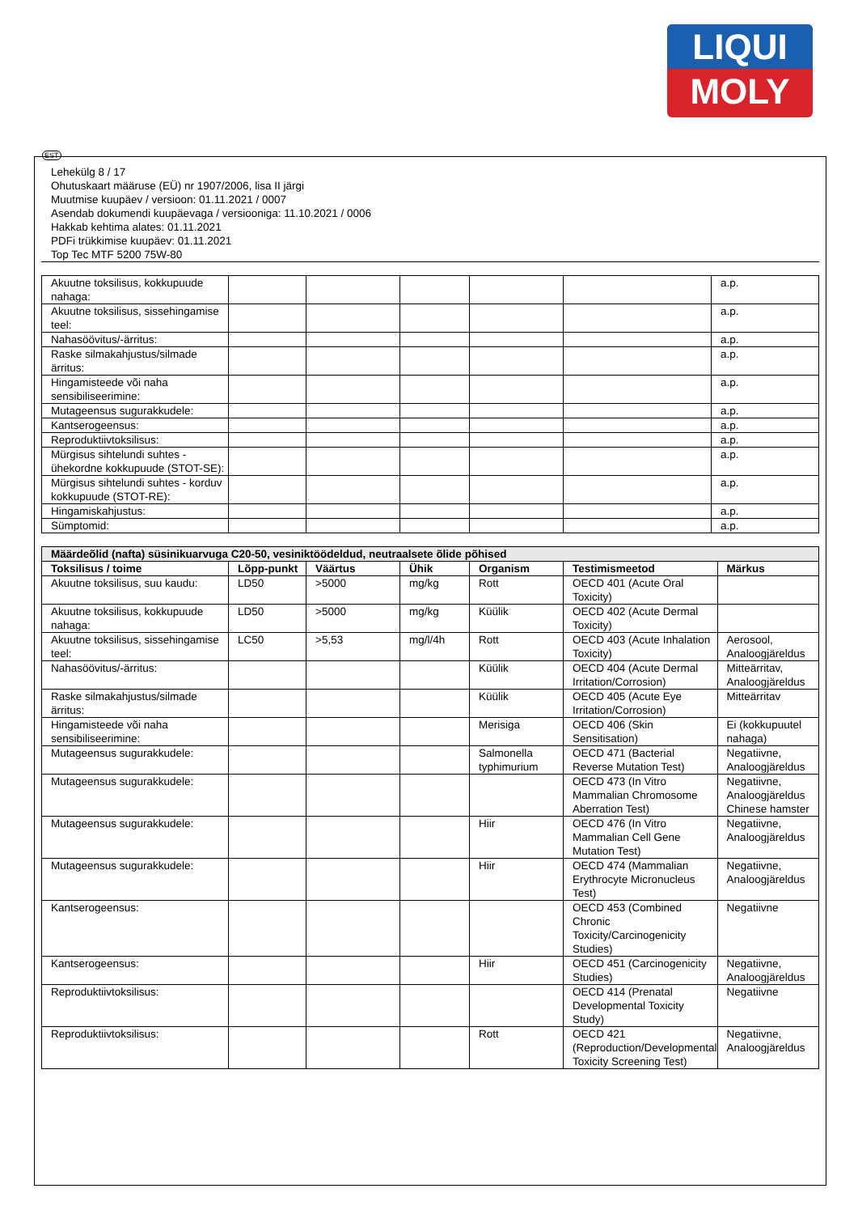LIQUI
MOLY
EST
Lehekülg 8 / 17
Ohutuskaart määruse (EÜ) nr 1907/2006, lisa II järgi
Muutmise kuupäev / versioon: 01.11.2021 / 0007
Asendab dokumendi kuupäevaga / versiooniga: 11.10.2021 / 0006
Hakkab kehtima alates: 01.11.2021
PDFi trükkimise kuupäev: 01.11.2021
Top Tec MTF 5200 75W-80
| Akuutne toksilisus, kokkupuude nahaga: | | | | | | a.p. |
| Akuutne toksilisus, sissehingamise teel: | | | | | | a.p. |
| Nahasöövitus/-ärritus: | | | | | | a.p. |
| Raske silmakahjustus/silmade ärritus: | | | | | | a.p. |
| Hingamisteede või naha sensibiliseerimine: | | | | | | a.p. |
| Mutageensus sugurakkudele: | | | | | | a.p. |
| Kantserogeensus: | | | | | | a.p. |
| Reproduktiivtoksilisus: | | | | | | a.p. |
| Mürgisus sihtelundi suhtes - ühekordne kokkupuude (STOT-SE): | | | | | | a.p. |
| Mürgisus sihtelundi suhtes - korduv kokkupuude (STOT-RE): | | | | | | a.p. |
| Hingamiskahjustus: | | | | | | a.p. |
| Sümptomid: | | | | | | a.p. |
| Määrdeõlid (nafta) süsinikuarvuga C20-50, vesiniktöödeldud, neutraalsete õlide põhised | | | | | | |
| Toksilisus / toime | Lõpp-punkt | Väärtus | Ühik | Organism | Testimismeetod | Märkus |
| Akuutne toksilisus, suu kaudu: | LD50 | >5000 | mg/kg | Rott | OECD 401 (Acute Oral Toxicity) | |
| Akuutne toksilisus, kokkupuude nahaga: | LD50 | >5000 | mg/kg | Küülik | OECD 402 (Acute Dermal Toxicity) | |
| Akuutne toksilisus, sissehingamise teel: | LC50 | >5,53 | mg/l/4h | Rott | OECD 403 (Acute Inhalation Toxicity) | Aerosool, Analoogjäreldus |
| Nahasöövitus/-ärritus: | | | | Küülik | OECD 404 (Acute Dermal Irritation/Corrosion) | Mitteärritav, Analoogjäreldus |
| Raske silmakahjustus/silmade ärritus: | | | | Küülik | OECD 405 (Acute Eye Irritation/Corrosion) | Mitteärritav |
| Hingamisteede või naha sensibiliseerimine: | | | | Merisiga | OECD 406 (Skin Sensitisation) | Ei (kokkupuutel nahaga) |
| Mutageensus sugurakkudele: | | | | Salmonella typhimurium | OECD 471 (Bacterial Reverse Mutation Test) | Negatiivne, Analoogjäreldus |
| Mutageensus sugurakkudele: | | | | | OECD 473 (In Vitro Mammalian Chromosome Aberration Test) | Negatiivne, Analoogjäreldus Chinese hamster |
| Mutageensus sugurakkudele: | | | | Hiir | OECD 476 (In Vitro Mammalian Cell Gene Mutation Test) | Negatiivne, Analoogjäreldus |
| Mutageensus sugurakkudele: | | | | Hiir | OECD 474 (Mammalian Erythrocyte Micronucleus Test) | Negatiivne, Analoogjäreldus |
| Kantserogeensus: | | | | | OECD 453 (Combined Chronic Toxicity/Carcinogenicity Studies) | Negatiivne |
| Kantserogeensus: | | | | Hiir | OECD 451 (Carcinogenicity Studies) | Negatiivne, Analoogjäreldus |
| Reproduktiivtoksilisus: | | | | | OECD 414 (Prenatal Developmental Toxicity Study) | Negatiivne |
| Reproduktiivtoksilisus: | | | | Rott | OECD 421 (Reproduction/Developmental Toxicity Screening Test) | Negatiivne, Analoogjäreldus |